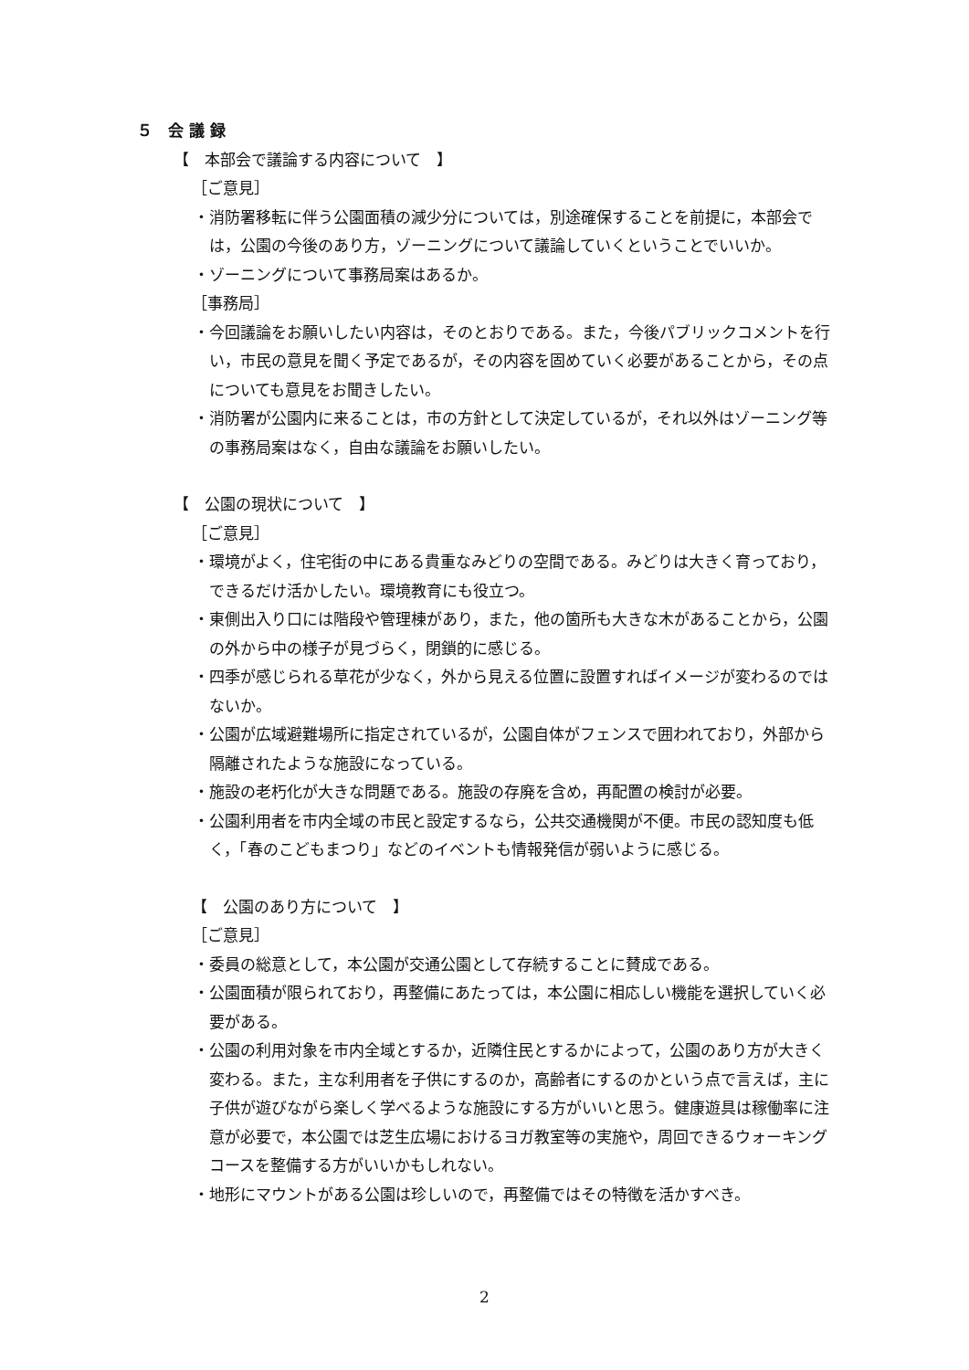５　会 議 録
【　本部会で議論する内容について　】
［ご意見］
・消防署移転に伴う公園面積の減少分については，別途確保することを前提に，本部会では，公園の今後のあり方，ゾーニングについて議論していくということでいいか。
・ゾーニングについて事務局案はあるか。
［事務局］
・今回議論をお願いしたい内容は，そのとおりである。また，今後パブリックコメントを行い，市民の意見を聞く予定であるが，その内容を固めていく必要があることから，その点についても意見をお聞きしたい。
・消防署が公園内に来ることは，市の方針として決定しているが，それ以外はゾーニング等の事務局案はなく，自由な議論をお願いしたい。
【　公園の現状について　】
［ご意見］
・環境がよく，住宅街の中にある貴重なみどりの空間である。みどりは大きく育っており，できるだけ活かしたい。環境教育にも役立つ。
・東側出入り口には階段や管理棟があり，また，他の箇所も大きな木があることから，公園の外から中の様子が見づらく，閉鎖的に感じる。
・四季が感じられる草花が少なく，外から見える位置に設置すればイメージが変わるのではないか。
・公園が広域避難場所に指定されているが，公園自体がフェンスで囲われており，外部から隔離されたような施設になっている。
・施設の老朽化が大きな問題である。施設の存廃を含め，再配置の検討が必要。
・公園利用者を市内全域の市民と設定するなら，公共交通機関が不便。市民の認知度も低く，「春のこどもまつり」などのイベントも情報発信が弱いように感じる。
【　公園のあり方について　】
［ご意見］
・委員の総意として，本公園が交通公園として存続することに賛成である。
・公園面積が限られており，再整備にあたっては，本公園に相応しい機能を選択していく必要がある。
・公園の利用対象を市内全域とするか，近隣住民とするかによって，公園のあり方が大きく変わる。また，主な利用者を子供にするのか，高齢者にするのかという点で言えば，主に子供が遊びながら楽しく学べるような施設にする方がいいと思う。健康遊具は稼働率に注意が必要で，本公園では芝生広場におけるヨガ教室等の実施や，周回できるウォーキングコースを整備する方がいいかもしれない。
・地形にマウントがある公園は珍しいので，再整備ではその特徴を活かすべき。
2